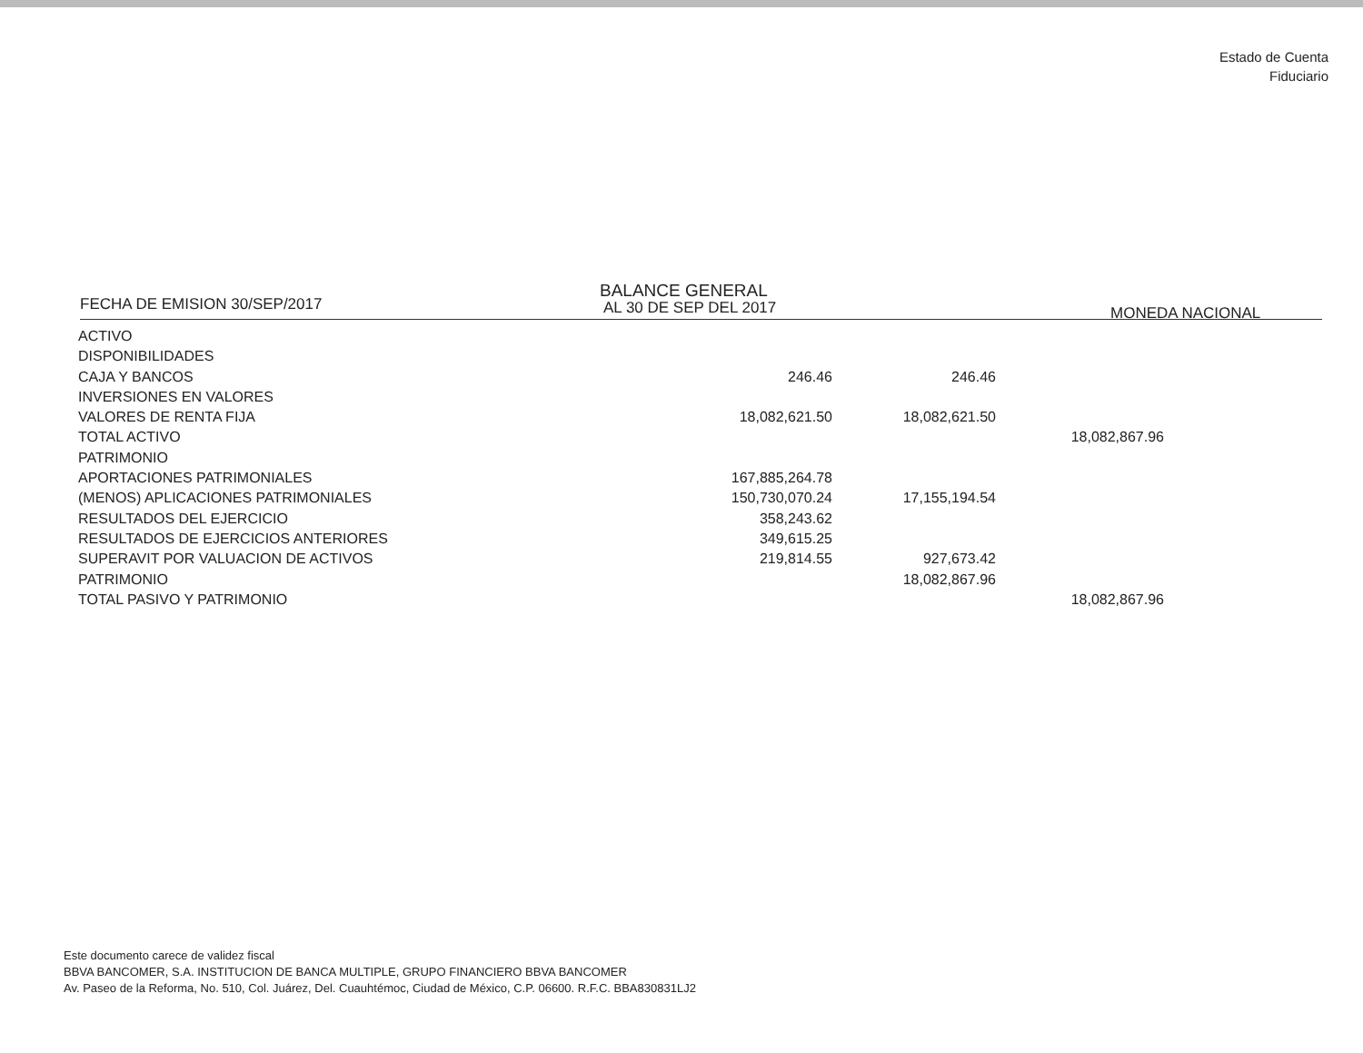Estado de Cuenta
Fiduciario
FECHA DE EMISION 30/SEP/2017
BALANCE GENERAL
AL 30 DE SEP DEL 2017 MONEDA NACIONAL
| ACTIVO | | | |
| DISPONIBILIDADES | | | |
| CAJA Y BANCOS | 246.46 | 246.46 | |
| INVERSIONES EN VALORES | | | |
| VALORES DE RENTA FIJA | 18,082,621.50 | 18,082,621.50 | |
| TOTAL ACTIVO | | | 18,082,867.96 |
| PATRIMONIO | | | |
| APORTACIONES PATRIMONIALES | 167,885,264.78 | | |
| (MENOS) APLICACIONES PATRIMONIALES | 150,730,070.24 | 17,155,194.54 | |
| RESULTADOS DEL EJERCICIO | 358,243.62 | | |
| RESULTADOS DE EJERCICIOS ANTERIORES | 349,615.25 | | |
| SUPERAVIT POR VALUACION DE ACTIVOS | 219,814.55 | 927,673.42 | |
| PATRIMONIO | | 18,082,867.96 | |
| TOTAL PASIVO Y PATRIMONIO | | | 18,082,867.96 |
Este documento carece de validez fiscal
BBVA BANCOMER, S.A. INSTITUCION DE BANCA MULTIPLE, GRUPO FINANCIERO BBVA BANCOMER
Av. Paseo de la Reforma, No. 510, Col. Juárez, Del. Cuauhtémoc, Ciudad de México, C.P. 06600. R.F.C. BBA830831LJ2